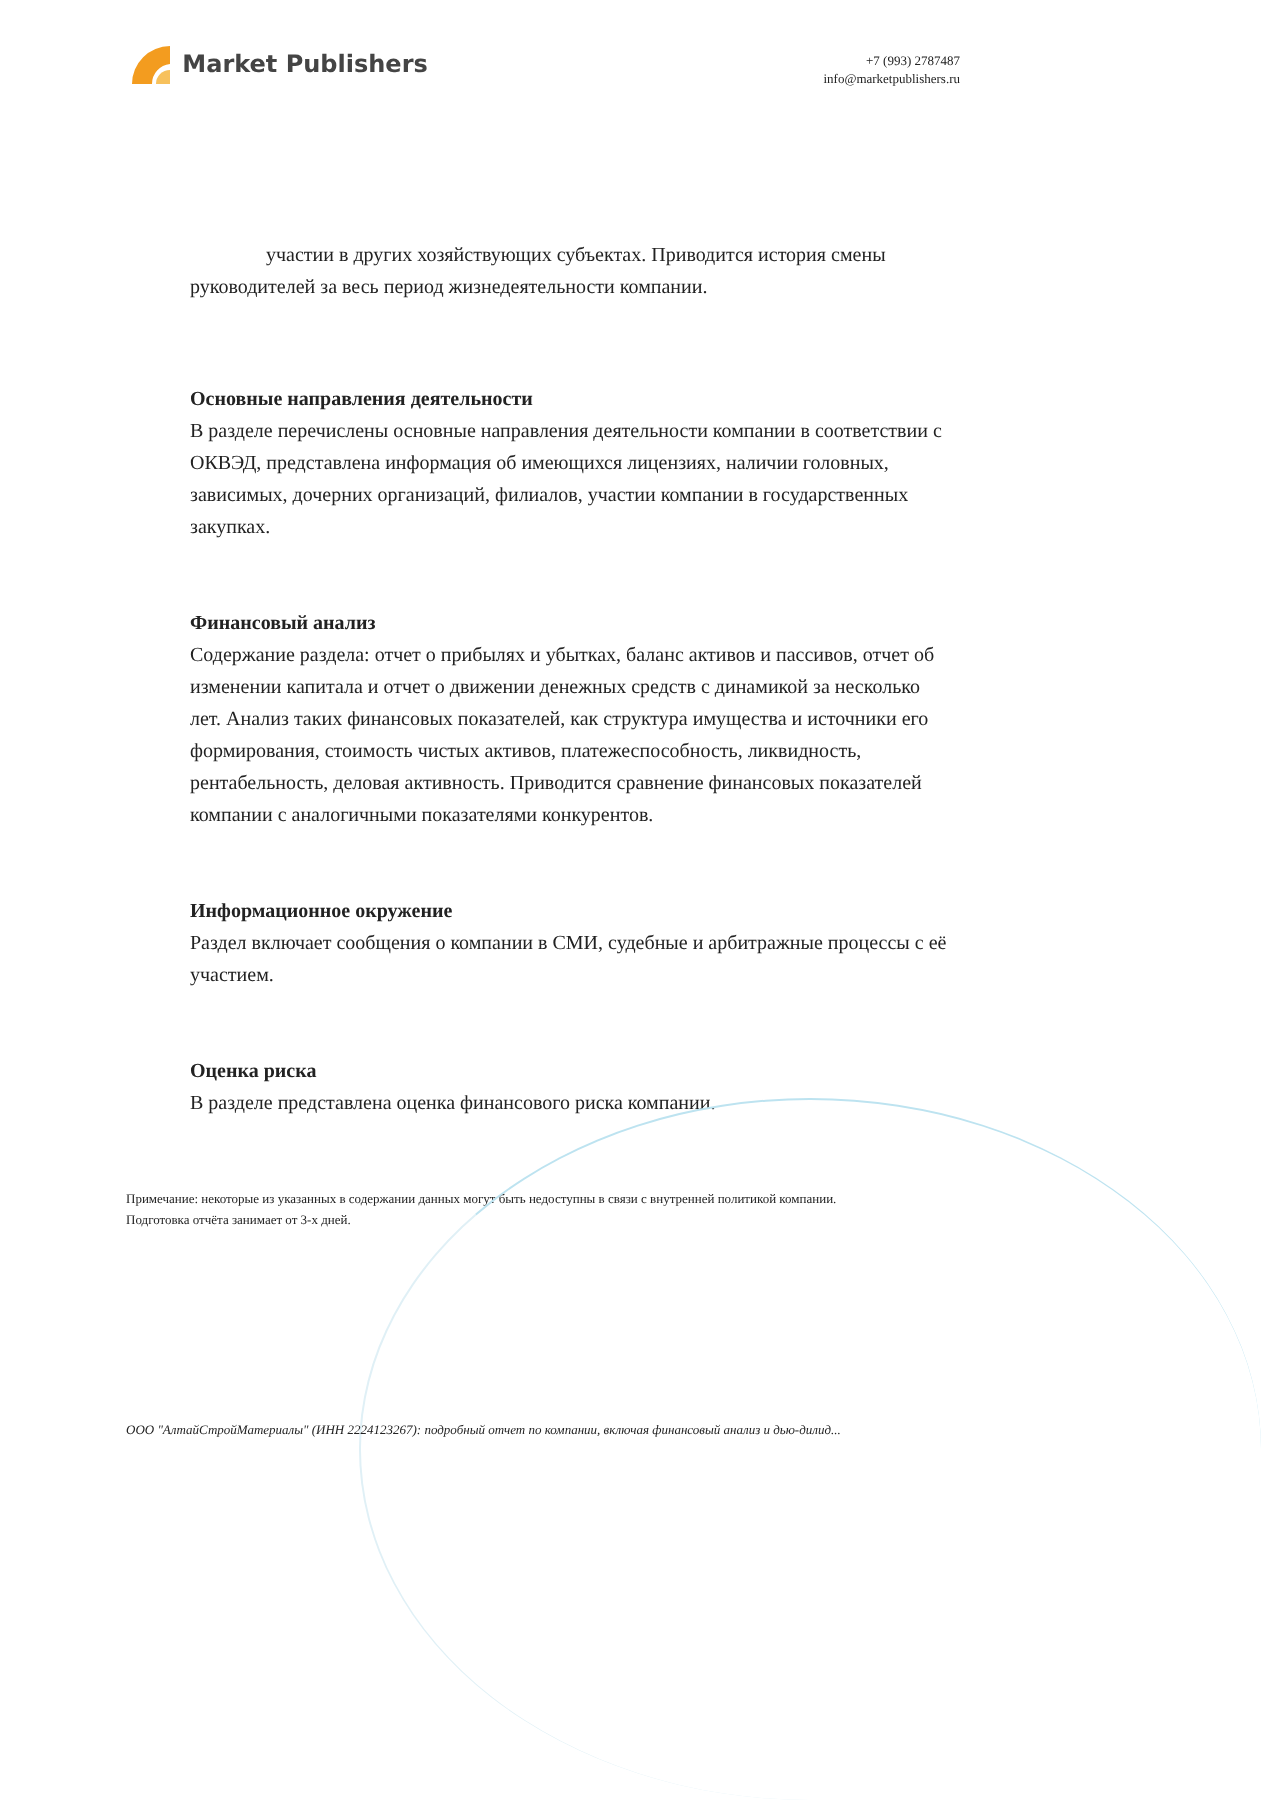Market Publishers
+7 (993) 2787487
info@marketpublishers.ru
участии в других хозяйствующих субъектах. Приводится история смены руководителей за весь период жизнедеятельности компании.
Основные направления деятельности
В разделе перечислены основные направления деятельности компании в соответствии с ОКВЭД, представлена информация об имеющихся лицензиях, наличии головных, зависимых, дочерних организаций, филиалов, участии компании в государственных закупках.
Финансовый анализ
Содержание раздела: отчет о прибылях и убытках, баланс активов и пассивов, отчет об изменении капитала и отчет о движении денежных средств с динамикой за несколько лет. Анализ таких финансовых показателей, как структура имущества и источники его формирования, стоимость чистых активов, платежеспособность, ликвидность, рентабельность, деловая активность. Приводится сравнение финансовых показателей компании с аналогичными показателями конкурентов.
Информационное окружение
Раздел включает сообщения о компании в СМИ, судебные и арбитражные процессы с её участием.
Оценка риска
В разделе представлена оценка финансового риска компании.
Примечание: некоторые из указанных в содержании данных могут быть недоступны в связи с внутренней политикой компании.
Подготовка отчёта занимает от 3-х дней.
ООО "АлтайСтройМатериалы" (ИНН 2224123267): подробный отчет по компании, включая финансовый анализ и дью-дилид...